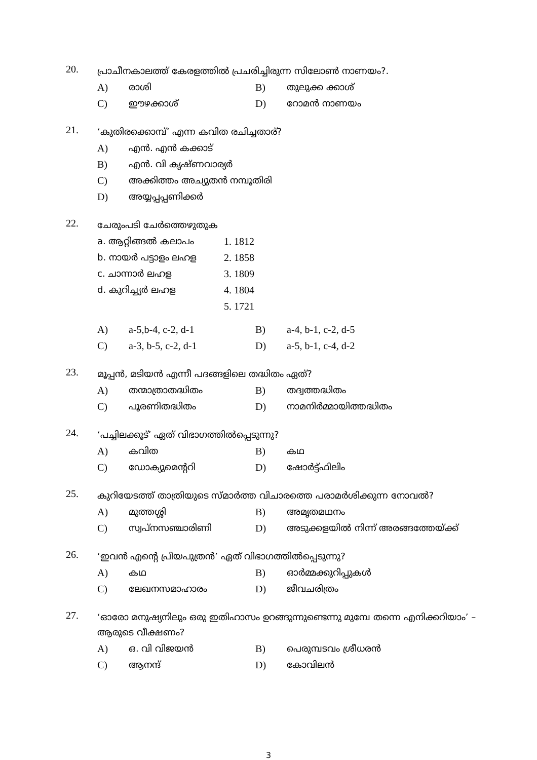20.
പ്രാചീനകാലത്ത് കേരളത്തിൽ പ്രചരിച്ചിരുന്ന സിലോൺ നാണയം?.
| A) | രാശി | B) | തുലുക്ക ക്കാശ് |
| C) | ഈഴക്കാശ് | D) | റോമൻ നാണയം |
21.
‘കുതിരക്കൊമ്പ്’ എന്ന കവിത രചിച്ചതാര്?
| A) | എൻ. എൻ കക്കാട് |
| B) | എൻ. വി കൃഷ്ണവാര്യർ |
| C) | അക്കിത്തം അച്യുതൻ നമ്പൂതിരി |
| D) | അയ്യപ്പപ്പണിക്കർ |
22.
ചേരുംപടി ചേർത്തെഴുതുക
| a. ആറ്റിങ്ങൽ കലാപം | 1. 1812 |
| b. നായർ പട്ടാളം ലഹള | 2. 1858 |
| c. ചാന്നാർ ലഹള | 3. 1809 |
| d. കുറിച്ച്യർ ലഹള | 4. 1804 |
| | 5. 1721 |
| A) | a-5,b-4, c-2, d-1 | B) | a-4, b-1, c-2, d-5 |
| C) | a-3, b-5, c-2, d-1 | D) | a-5, b-1, c-4, d-2 |
23.
മൂപ്പൻ, മടിയൻ എന്നീ പദങ്ങളിലെ തദ്ധിതം ഏത്?
| A) | തന്മാത്രാതദ്ധിതം | B) | തദ്വത്തദ്ധിതം |
| C) | പൂരണിതദ്ധിതം | D) | നാമനിർമ്മായിത്തദ്ധിതം |
24.
‘പച്ചിലക്കൂട്’ ഏത് വിഭാഗത്തിൽപ്പെടുന്നു?
| A) | കവിത | B) | കഥ |
| C) | ഡോക്യുമെന്ററി | D) | ഷോർട്ട്ഫിലിം |
25.
കുറിയേടത്ത് താത്രിയുടെ സ്മാർത്ത വിചാരത്തെ പരാമർശിക്കുന്ന നോവൽ?
| A) | മുത്തശ്ശി | B) | അമൃതമഥനം |
| C) | സ്വപ്നസഞ്ചാരിണി | D) | അടുക്കളയിൽ നിന്ന് അരങ്ങത്തേയ്ക്ക് |
26.
‘ഇവൻ എന്റെ പ്രിയപുത്രൻ’ ഏത് വിഭാഗത്തിൽപ്പെടുന്നു?
| A) | കഥ | B) | ഓർമ്മക്കുറിപ്പുകൾ |
| C) | ലേഖനസമാഹാരം | D) | ജീവചരിത്രം |
27.
‘ഓരോ മനുഷ്യനിലും ഒരു ഇതിഹാസം ഉറങ്ങുന്നുണ്ടെന്നു മുമ്പേ തന്നെ എനിക്കറിയാം’ – ആരുടെ വീക്ഷണം?
| A) | ഒ. വി വിജയൻ | B) | പെരുമ്പടവം ശ്രീധരൻ |
| C) | ആനന്ദ് | D) | കോവിലൻ |
3